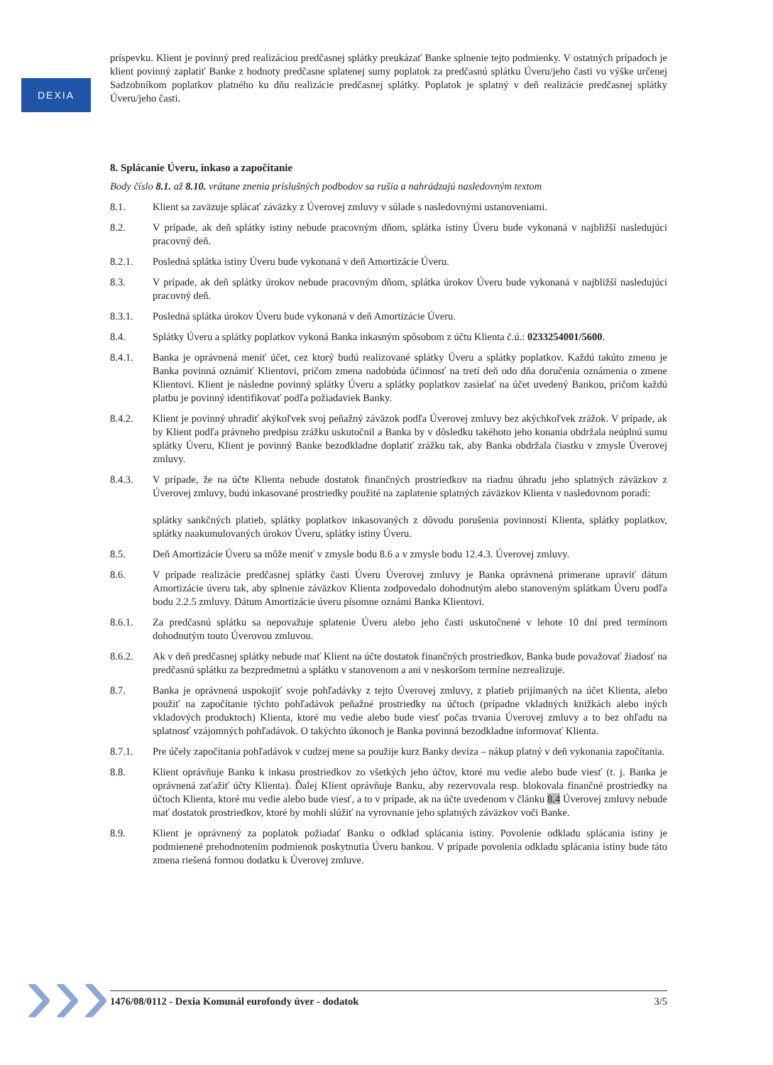DEXIA
príspevku. Klient je povinný pred realizáciou predčasnej splátky preukázať Banke splnenie tejto podmienky. V ostatných prípadoch je klient povinný zaplatiť Banke z hodnoty predčasne splatenej sumy poplatok za predčasnú splátku Úveru/jeho časti vo výške určenej Sadzobníkom poplatkov platného ku dňu realizácie predčasnej splátky. Poplatok je splatný v deň realizácie predčasnej splátky Úveru/jeho časti.
8. Splácanie Úveru, inkaso a započítanie
Body číslo 8.1. až 8.10. vrátane znenia príslušných podbodov sa rušia a nahrádzajú nasledovným textom
8.1. Klient sa zaväzuje splácať záväzky z Úverovej zmluvy v súlade s nasledovnými ustanoveniami.
8.2. V prípade, ak deň splátky istiny nebude pracovným dňom, splátka istiny Úveru bude vykonaná v najbližší nasledujúci pracovný deň.
8.2.1. Posledná splátka istiny Úveru bude vykonaná v deň Amortizácie Úveru.
8.3. V prípade, ak deň splátky úrokov nebude pracovným dňom, splátka úrokov Úveru bude vykonaná v najbližší nasledujúci pracovný deň.
8.3.1. Posledná splátka úrokov Úveru bude vykonaná v deň Amortizácie Úveru.
8.4. Splátky Úveru a splátky poplatkov vykoná Banka inkasným spôsobom z účtu Klienta č.ú.: 0233254001/5600.
8.4.1. Banka je oprávnená meniť účet, cez ktorý budú realizované splátky Úveru a splátky poplatkov. Každú takúto zmenu je Banka povinná oznámiť Klientovi, pričom zmena nadobúda účinnosť na tretí deň odo dňa doručenia oznámenia o zmene Klientovi. Klient je následne povinný splátky Úveru a splátky poplatkov zasielať na účet uvedený Bankou, pričom každú platbu je povinný identifikovať podľa požiadaviek Banky.
8.4.2. Klient je povinný uhradiť akýkoľvek svoj peňažný záväzok podľa Úverovej zmluvy bez akýchkoľvek zrážok. V prípade, ak by Klient podľa právneho predpisu zrážku uskutočnil a Banka by v dôsledku takéhoto jeho konania obdržala neúplnú sumu splátky Úveru, Klient je povinný Banke bezodkladne doplatiť zrážku tak, aby Banka obdržala čiastku v zmysle Úverovej zmluvy.
8.4.3. V prípade, že na účte Klienta nebude dostatok finančných prostriedkov na riadnu úhradu jeho splatných záväzkov z Úverovej zmluvy, budú inkasované prostriedky použité na zaplatenie splatných záväzkov Klienta v nasledovnom poradí:
splátky sankčných platieb, splátky poplatkov inkasovaných z dôvodu porušenia povinností Klienta, splátky poplatkov, splátky naakumulovaných úrokov Úveru, splátky istiny Úveru.
8.5. Deň Amortizácie Úveru sa môže meniť v zmysle bodu 8.6 a v zmysle bodu 12.4.3. Úverovej zmluvy.
8.6. V prípade realizácie predčasnej splátky časti Úveru Úverovej zmluvy je Banka oprávnená primerane upraviť dátum Amortizácie úveru tak, aby splnenie záväzkov Klienta zodpovedalo dohodnutým alebo stanoveným splátkam Úveru podľa bodu 2.2.5 zmluvy. Dátum Amortizácie úveru písomne oznámi Banka Klientovi.
8.6.1. Za predčasnú splátku sa nepovažuje splatenie Úveru alebo jeho časti uskutočnené v lehote 10 dní pred termínom dohodnutým touto Úverovou zmluvou.
8.6.2. Ak v deň predčasnej splátky nebude mať Klient na účte dostatok finančných prostriedkov, Banka bude považovať žiadosť na predčasnú splátku za bezpredmetnú a splátku v stanovenom a ani v neskoršom termíne nezrealizuje.
8.7. Banka je oprávnená uspokojiť svoje pohľadávky z tejto Úverovej zmluvy, z platieb prijímaných na účet Klienta, alebo použiť na započítanie týchto pohľadávok peňažné prostriedky na účtoch (prípadne vkladných knižkách alebo iných vkladových produktoch) Klienta, ktoré mu vedie alebo bude viesť počas trvania Úverovej zmluvy a to bez ohľadu na splatnosť vzájomných pohľadávok. O takýchto úkonoch je Banka povinná bezodkladne informovať Klienta.
8.7.1. Pre účely započítania pohľadávok v cudzej mene sa použije kurz Banky devíza – nákup platný v deň vykonania započítania.
8.8. Klient oprávňuje Banku k inkasu prostriedkov zo všetkých jeho účtov, ktoré mu vedie alebo bude viesť (t. j. Banka je oprávnená zaťažiť účty Klienta). Ďalej Klient oprávňuje Banku, aby rezervovala resp. blokovala finančné prostriedky na účtoch Klienta, ktoré mu vedie alebo bude viesť, a to v prípade, ak na účte uvedenom v článku 8.4 Úverovej zmluvy nebude mať dostatok prostriedkov, ktoré by mohli slúžiť na vyrovnanie jeho splatných záväzkov voči Banke.
8.9. Klient je oprávnený za poplatok požiadať Banku o odklad splácania istiny. Povolenie odkladu splácania istiny je podmienené prehodnotením podmienok poskytnutia Úveru bankou. V prípade povolenia odkladu splácania istiny bude táto zmena riešená formou dodatku k Úverovej zmluve.
››› 1476/08/0112 - Dexia Komunál eurofondy úver - dodatok 3/5